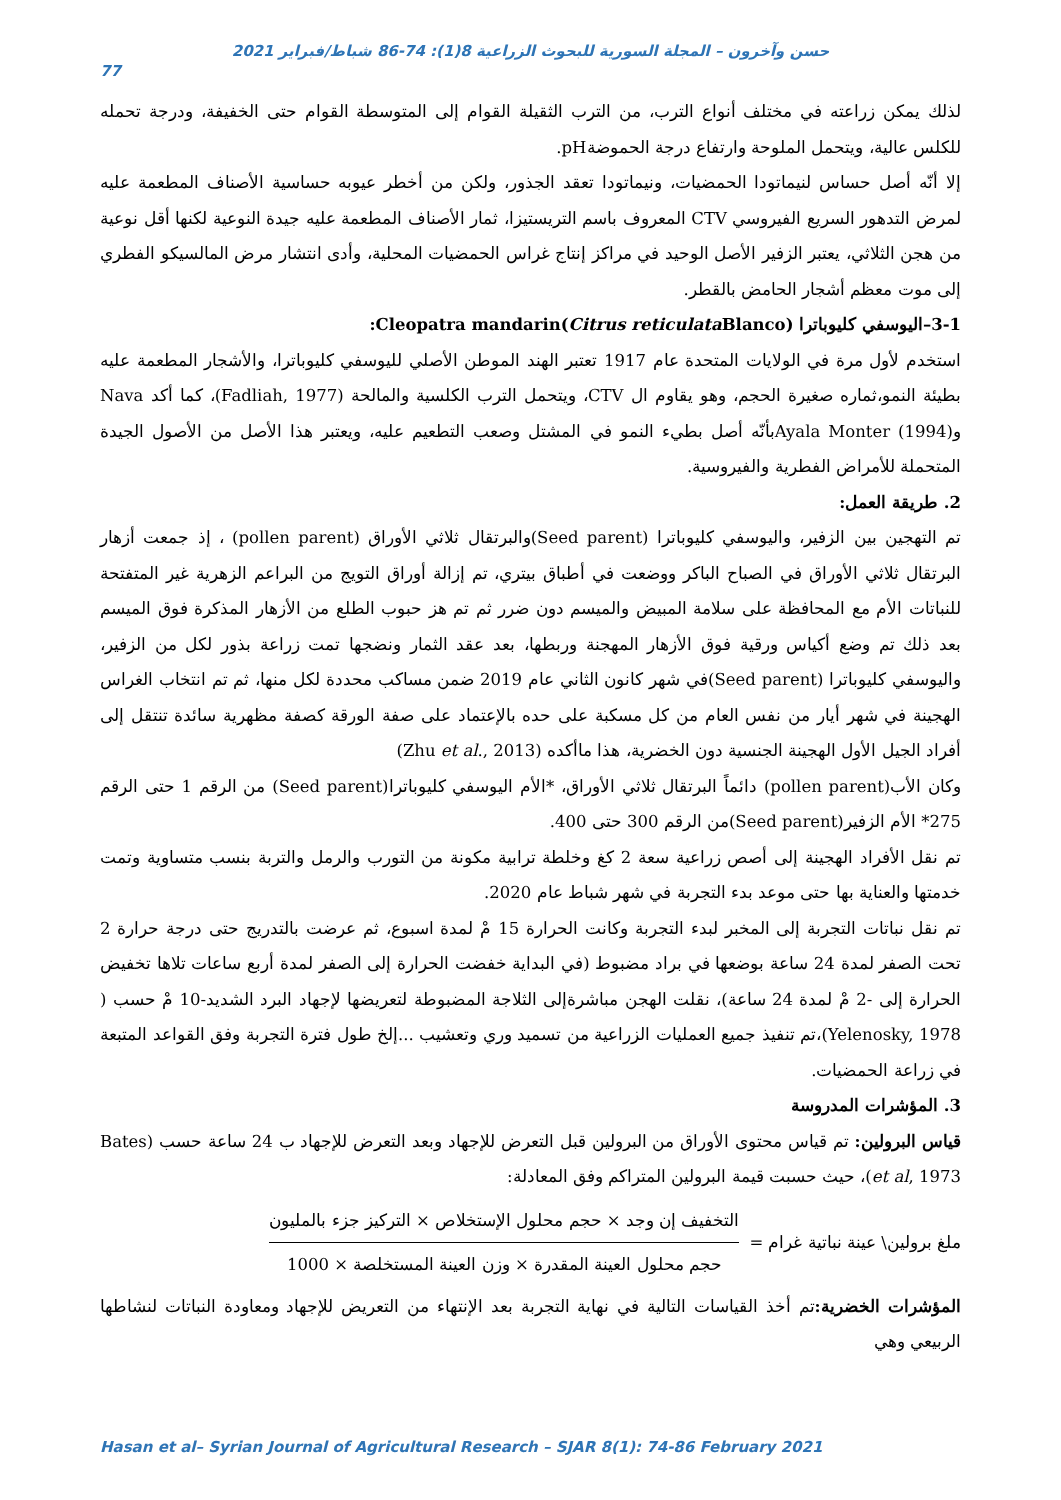حسن وآخرون – المجلة السورية للبحوث الزراعية 8(1): 74-86 شباط/فبراير 2021
77
لذلك يمكن زراعته في مختلف أنواع الترب، من الترب الثقيلة القوام إلى المتوسطة القوام حتى الخفيفة، ودرجة تحمله للكلس عالية، ويتحمل الملوحة وارتفاع درجة الحموضةpH.
إلا أنّه أصل حساس لنيماتودا الحمضيات، ونيماتودا تعقد الجذور، ولكن من أخطر عيوبه حساسية الأصناف المطعمة عليه لمرض التدهور السريع الفيروسي CTV المعروف باسم التريستيزا، ثمار الأصناف المطعمة عليه جيدة النوعية لكنها أقل نوعية من هجن الثلاثي، يعتبر الزفير الأصل الوحيد في مراكز إنتاج غراس الحمضيات المحلية، وأدى انتشار مرض المالسيكو الفطري إلى موت معظم أشجار الحامض بالقطر.
3-1–اليوسفي كليوباترا Cleopatra mandarin(Citrus reticulata Blanco):
استخدم لأول مرة في الولايات المتحدة عام 1917 تعتبر الهند الموطن الأصلي لليوسفي كليوباترا، والأشجار المطعمة عليه بطيئة النمو،ثماره صغيرة الحجم، وهو يقاوم ال CTV، ويتحمل الترب الكلسية والمالحة (Fadliah, 1977)، كما أكد Nava وAyala Monter (1994)بأنّه أصل بطيء النمو في المشتل وصعب التطعيم عليه، ويعتبر هذا الأصل من الأصول الجيدة المتحملة للأمراض الفطرية والفيروسية.
2. طريقة العمل:
تم التهجين بين الزفير، واليوسفي كليوباترا (Seed parent)والبرتقال ثلاثي الأوراق (pollen parent) ، إذ جمعت أزهار البرتقال ثلاثي الأوراق في الصباح الباكر ووضعت في أطباق بيتري، تم إزالة أوراق التويج من البراعم الزهرية غير المتفتحة للنباتات الأم مع المحافظة على سلامة المبيض والميسم دون ضرر ثم تم هز حبوب الطلع من الأزهار المذكرة فوق الميسم بعد ذلك تم وضع أكياس ورقية فوق الأزهار المهجنة وربطها، بعد عقد الثمار ونضجها تمت زراعة بذور لكل من الزفير، واليوسفي كليوباترا (Seed parent)في شهر كانون الثاني عام 2019 ضمن مساكب محددة لكل منها، ثم تم انتخاب الغراس الهجينة في شهر أيار من نفس العام من كل مسكبة على حده بالإعتماد على صفة الورقة كصفة مظهرية سائدة تنتقل إلى أفراد الجيل الأول الهجينة الجنسية دون الخضرية، هذا ماأكده (Zhu et al., 2013)
وكان الأب(pollen parent) دائماً البرتقال ثلاثي الأوراق، *الأم اليوسفي كليوباترا(Seed parent) من الرقم 1 حتى الرقم 275* الأم الزفير(Seed parent)من الرقم 300 حتى 400.
تم نقل الأفراد الهجينة إلى أصص زراعية سعة 2 كغ وخلطة ترابية مكونة من التورب والرمل والتربة بنسب متساوية وتمت خدمتها والعناية بها حتى موعد بدء التجربة في شهر شباط عام 2020.
تم نقل نباتات التجربة إلى المخبر لبدء التجربة وكانت الحرارة 15 مْ لمدة اسبوع، ثم عرضت بالتدريج حتى درجة حرارة 2 تحت الصفر لمدة 24 ساعة بوضعها في براد مضبوط (في البداية خفضت الحرارة إلى الصفر لمدة أربع ساعات تلاها تخفيض الحرارة إلى -2 مْ لمدة 24 ساعة)، نقلت الهجن مباشرةإلى الثلاجة المضبوطة لتعريضها لإجهاد البرد الشديد-10 مْ حسب ( Yelenosky, 1978)،تم تنفيذ جميع العمليات الزراعية من تسميد وري وتعشيب ...إلخ طول فترة التجربة وفق القواعد المتبعة في زراعة الحمضيات.
3. المؤشرات المدروسة
قياس البرولين: تم قياس محتوى الأوراق من البرولين قبل التعرض للإجهاد وبعد التعرض للإجهاد ب 24 ساعة حسب (Bates et al, 1973)، حيث حسبت قيمة البرولين المتراكم وفق المعادلة:
ملغ برولين\ عينة نباتية غرام =
التخفيف إن وجد × حجم محلول الإستخلاص × التركيز جزء بالمليون
حجم محلول العينة المقدرة × وزن العينة المستخلصة × 1000
المؤشرات الخضرية: تم أخذ القياسات التالية في نهاية التجربة بعد الإنتهاء من التعريض للإجهاد ومعاودة النباتات لنشاطها الربيعي وهي
Hasan et al– Syrian Journal of Agricultural Research – SJAR 8(1): 74-86 February 2021